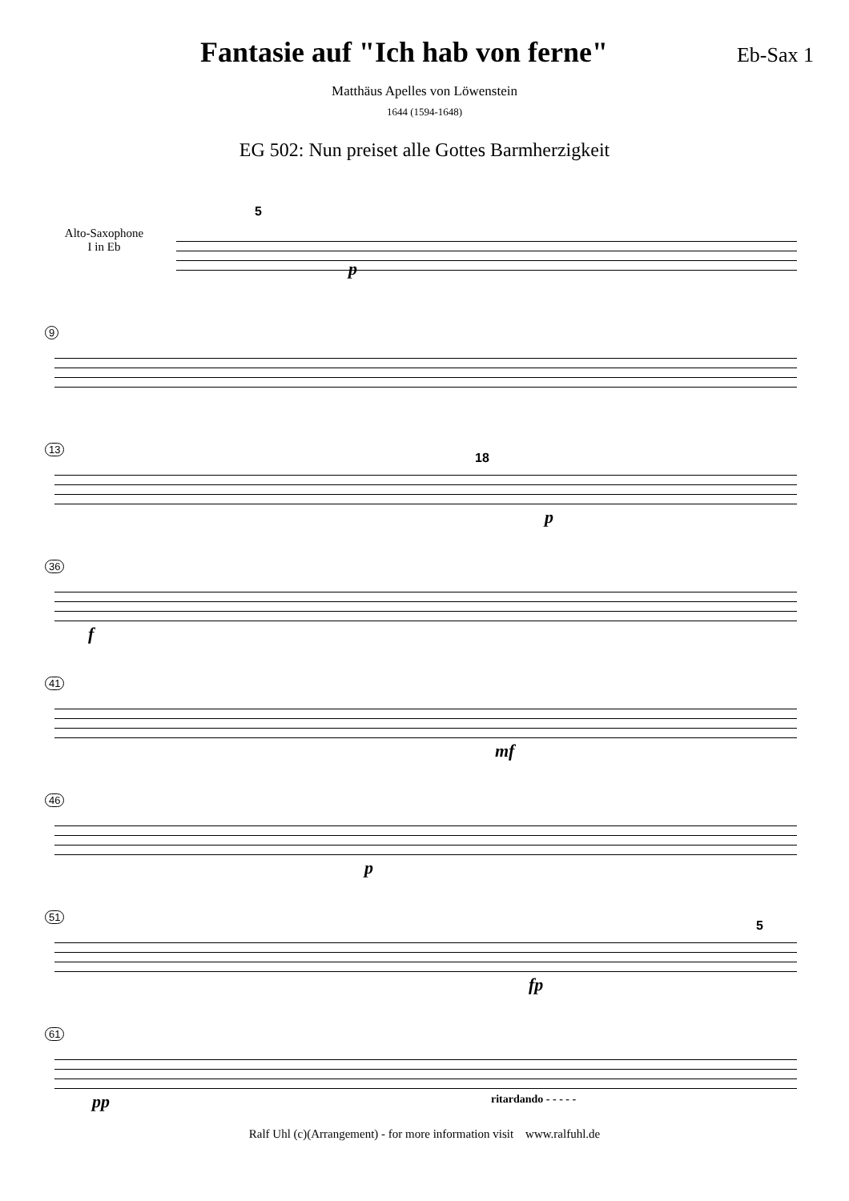Fantasie auf "Ich hab von ferne"
Eb-Sax 1
Matthäus Apelles von Löwenstein
1644 (1594-1648)
EG 502: Nun preiset alle Gottes Barmherzigkeit
Alto-Saxophone
I in Eb
p
5
9
13
18
p
36
f
41
mf
46
p
51
5
fp
61
pp ritardando - - - - -
Ralf Uhl (c)(Arrangement) - for more information visit www.ralfuhl.de